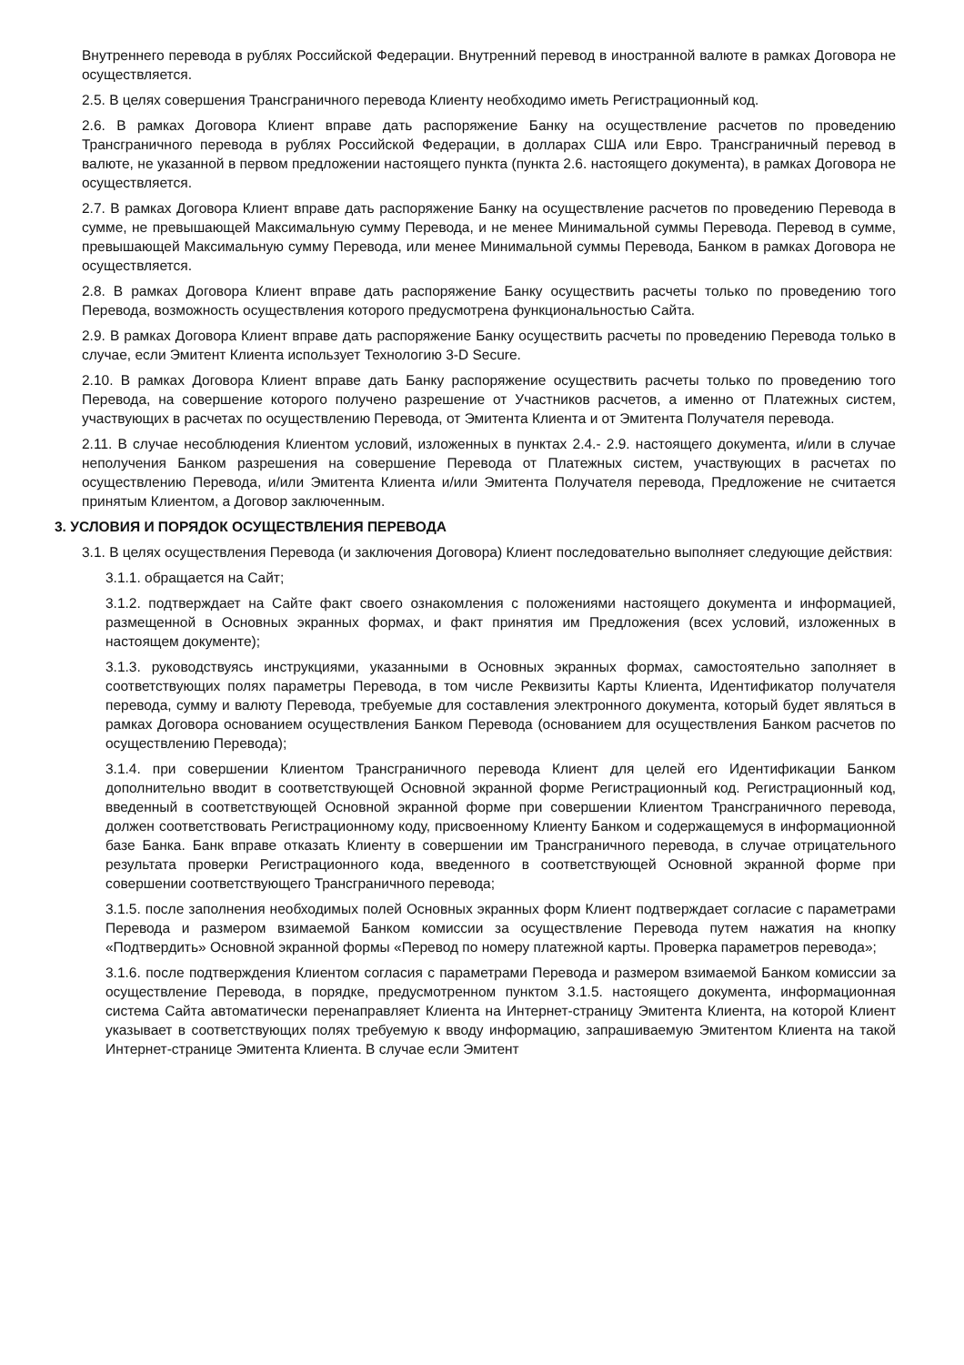Внутреннего перевода в рублях Российской Федерации. Внутренний перевод в иностранной валюте в рамках Договора не осуществляется.
2.5. В целях совершения Трансграничного перевода Клиенту необходимо иметь Регистрационный код.
2.6. В рамках Договора Клиент вправе дать распоряжение Банку на осуществление расчетов по проведению Трансграничного перевода в рублях Российской Федерации, в долларах США или Евро. Трансграничный перевод в валюте, не указанной в первом предложении настоящего пункта (пункта 2.6. настоящего документа), в рамках Договора не осуществляется.
2.7. В рамках Договора Клиент вправе дать распоряжение Банку на осуществление расчетов по проведению Перевода в сумме, не превышающей Максимальную сумму Перевода, и не менее Минимальной суммы Перевода. Перевод в сумме, превышающей Максимальную сумму Перевода, или менее Минимальной суммы Перевода, Банком в рамках Договора не осуществляется.
2.8. В рамках Договора Клиент вправе дать распоряжение Банку осуществить расчеты только по проведению того Перевода, возможность осуществления которого предусмотрена функциональностью Сайта.
2.9. В рамках Договора Клиент вправе дать распоряжение Банку осуществить расчеты по проведению Перевода только в случае, если Эмитент Клиента использует Технологию 3-D Secure.
2.10. В рамках Договора Клиент вправе дать Банку распоряжение осуществить расчеты только по проведению того Перевода, на совершение которого получено разрешение от Участников расчетов, а именно от Платежных систем, участвующих в расчетах по осуществлению Перевода, от Эмитента Клиента и от Эмитента Получателя перевода.
2.11. В случае несоблюдения Клиентом условий, изложенных в пунктах 2.4.- 2.9. настоящего документа, и/или в случае неполучения Банком разрешения на совершение Перевода от Платежных систем, участвующих в расчетах по осуществлению Перевода, и/или Эмитента Клиента и/или Эмитента Получателя перевода, Предложение не считается принятым Клиентом, а Договор заключенным.
3. УСЛОВИЯ И ПОРЯДОК ОСУЩЕСТВЛЕНИЯ ПЕРЕВОДА
3.1. В целях осуществления Перевода (и заключения Договора) Клиент последовательно выполняет следующие действия:
3.1.1. обращается на Сайт;
3.1.2. подтверждает на Сайте факт своего ознакомления с положениями настоящего документа и информацией, размещенной в Основных экранных формах, и факт принятия им Предложения (всех условий, изложенных в настоящем документе);
3.1.3. руководствуясь инструкциями, указанными в Основных экранных формах, самостоятельно заполняет в соответствующих полях параметры Перевода, в том числе Реквизиты Карты Клиента, Идентификатор получателя перевода, сумму и валюту Перевода, требуемые для составления электронного документа, который будет являться в рамках Договора основанием осуществления Банком Перевода (основанием для осуществления Банком расчетов по осуществлению Перевода);
3.1.4. при совершении Клиентом Трансграничного перевода Клиент для целей его Идентификации Банком дополнительно вводит в соответствующей Основной экранной форме Регистрационный код. Регистрационный код, введенный в соответствующей Основной экранной форме при совершении Клиентом Трансграничного перевода, должен соответствовать Регистрационному коду, присвоенному Клиенту Банком и содержащемуся в информационной базе Банка. Банк вправе отказать Клиенту в совершении им Трансграничного перевода, в случае отрицательного результата проверки Регистрационного кода, введенного в соответствующей Основной экранной форме при совершении соответствующего Трансграничного перевода;
3.1.5. после заполнения необходимых полей Основных экранных форм Клиент подтверждает согласие с параметрами Перевода и размером взимаемой Банком комиссии за осуществление Перевода путем нажатия на кнопку «Подтвердить» Основной экранной формы «Перевод по номеру платежной карты. Проверка параметров перевода»;
3.1.6. после подтверждения Клиентом согласия с параметрами Перевода и размером взимаемой Банком комиссии за осуществление Перевода, в порядке, предусмотренном пунктом 3.1.5. настоящего документа, информационная система Сайта автоматически перенаправляет Клиента на Интернет-страницу Эмитента Клиента, на которой Клиент указывает в соответствующих полях требуемую к вводу информацию, запрашиваемую Эмитентом Клиента на такой Интернет-странице Эмитента Клиента. В случае если Эмитент